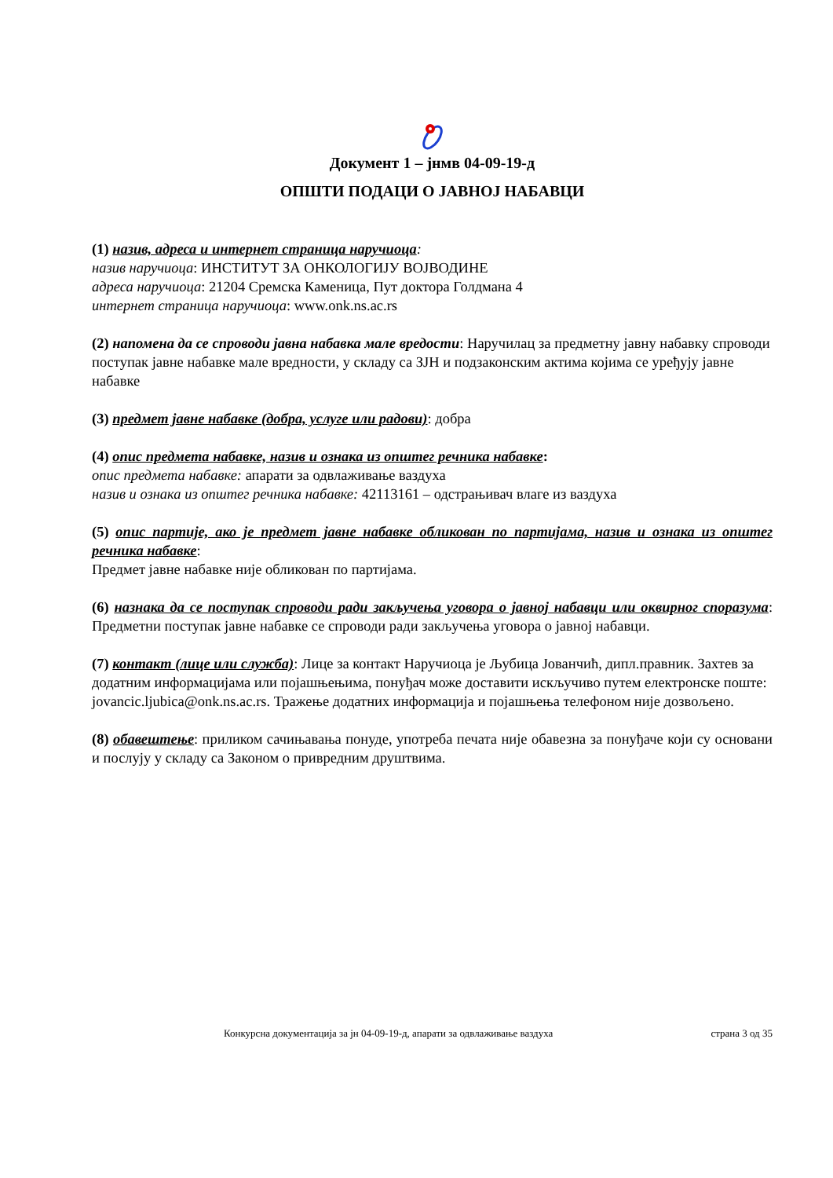Документ 1 – јнмв 04-09-19-д
ОПШТИ ПОДАЦИ О ЈАВНОЈ НАБАВЦИ
(1) назив, адреса и интернет страница наручиоца:
назив наручиоца: ИНСТИТУТ ЗА ОНКОЛОГИЈУ ВОЈВОДИНЕ
адреса наручиоца: 21204 Сремска Каменица, Пут доктора Голдмана 4
интернет страница наручиоца: www.onk.ns.ac.rs
(2) напомена да се спроводи јавна набавка мале вредости: Наручилац за предметну јавну набавку спроводи поступак јавне набавке мале вредности, у складу са ЗЈН и подзаконским актима којима се уређују јавне набавке
(3) предмет јавне набавке (добра, услуге или радови): добра
(4) опис предмета набавке, назив и ознака из општег речника набавке:
опис предмета набавке: апарати за одвлаживање ваздуха
назив и ознака из општег речника набавке: 42113161 – одстрањивач влаге из ваздуха
(5) опис партије, ако је предмет јавне набавке обликован по партијама, назив и ознака из општег речника набавке:
Предмет јавне набавке није обликован по партијама.
(6) назнака да се поступак спроводи ради закључења уговора о јавној набавци или оквирног споразума: Предметни поступак јавне набавке се спроводи ради закључења уговора о јавној набавци.
(7) контакт (лице или служба): Лице за контакт Наручиоца је Љубица Јованчић, дипл.правник. Захтев за додатним информацијама или појашњењима, понуђач може доставити искључиво путем електронске поште: jovancic.ljubica@onk.ns.ac.rs. Тражење додатних информација и појашњења телефоном није дозвољено.
(8) обавештење: приликом сачињавања понуде, употреба печата није обавезна за понуђаче који су основани и послују у складу са Законом о привредним друштвима.
Конкурсна документација за јн 04-09-19-д, апарати за одвлаживање ваздуха страна 3 од 35